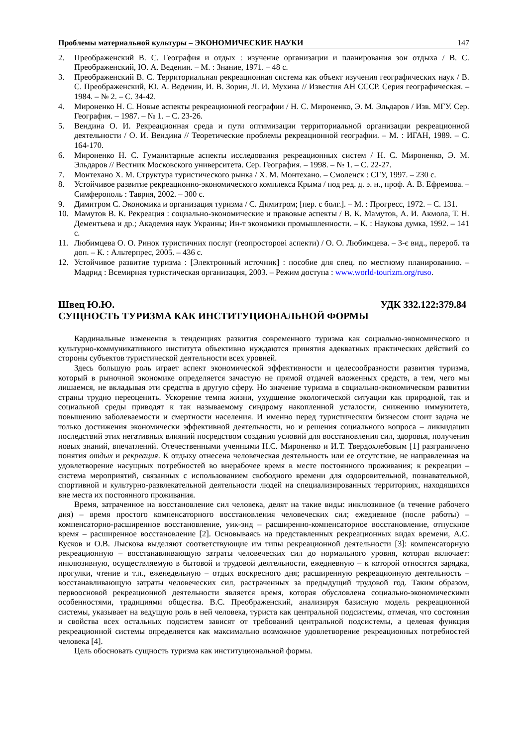Проблемы материальной культуры – ЭКОНОМИЧЕСКИЕ НАУКИ 147
2. Преображенский В. С. География и отдых : изучение организации и планирования зон отдыха / В. С. Преображенский, Ю. А. Веденин. – М. : Знание, 1971. – 48 с.
3. Преображенский В. С. Территориальная рекреационная система как объект изучения географических наук / В. С. Преображенский, Ю. А. Веденин, И. В. Зорин, Л. И. Мухина // Известия АН СССР. Серия географическая. – 1984. – № 2. – С. 34-42.
4. Мироненко Н. С. Новые аспекты рекреационной географии / Н. С. Мироненко, Э. М. Эльдаров / Изв. МГУ. Сер. География. – 1987. – № 1. – С. 23-26.
5. Вендина О. И. Рекреационная среда и пути оптимизации территориальной организации рекреационной деятельности / О. И. Вендина // Теоретические проблемы рекреационной географии. – М. : ИГАН, 1989. – С. 164-170.
6. Мироненко Н. С. Гуманитарные аспекты исследования рекреационных систем / Н. С. Мироненко, Э. М. Эльдаров // Вестник Московского университета. Сер. География. – 1998. – № 1. – С. 22-27.
7. Монтехано Х. М. Структура туристического рынка / Х. М. Монтехано. – Смоленск : СГУ, 1997. – 230 с.
8. Устойчивое развитие рекреационно-экономического комплекса Крыма / под ред. д. э. н., проф. А. В. Ефремова. – Симферополь : Таврия, 2002. – 300 с.
9. Димитром С. Экономика и организация туризма / С. Димитром; [пер. с болг.]. – М. : Прогресс, 1972. – С. 131.
10. Мамутов В. К. Рекреация : социально-экономические и правовые аспекты / В. К. Мамутов, А. И. Акмола, Т. Н. Дементьева и др.; Академия наук Украины; Ин-т экономики промышленности. – К. : Наукова думка, 1992. – 141 с.
11. Любимцева О. О. Ринок туристичних послуг (геопросторові аспекти) / О. О. Любимцева. – 3-є вид., перероб. та доп. – К. : Альтерпрес, 2005. – 436 с.
12. Устойчивое развитие туризма : [Электронный источник] : пособие для спец. по местному планированию. – Мадрид : Всемирная туристическая организация, 2003. – Режим доступа : www.world-tourizm.org/ruso.
Швец Ю.Ю. УДК 332.122:379.84
СУЩНОСТЬ ТУРИЗМА КАК ИНСТИТУЦИОНАЛЬНОЙ ФОРМЫ
Кардинальные изменения в тенденциях развития современного туризма как социально-экономического и культурно-коммуникативного института объективно нуждаются принятия адекватных практических действий со стороны субъектов туристической деятельности всех уровней.
Здесь большую роль играет аспект экономической эффективности и целесообразности развития туризма, который в рыночной экономике определяется зачастую не прямой отдачей вложенных средств, а тем, чего мы лишаемся, не вкладывая эти средства в другую сферу. Но значение туризма в социально-экономическом развитии страны трудно переоценить. Ускорение темпа жизни, ухудшение экологической ситуации как природной, так и социальной среды приводят к так называемому синдрому накопленной усталости, снижению иммунитета, повышению заболеваемости и смертности населения. И именно перед туристическим бизнесом стоит задача не только достижения экономически эффективной деятельности, но и решения социального вопроса – ликвидации последствий этих негативных влияний посредством создания условий для восстановления сил, здоровья, получения новых знаний, впечатлений. Отечественными ученными Н.С. Мироненко и И.Т. Твердохлебовым [1] разграничено понятия отдых и рекреация. К отдыху отнесена человеческая деятельность или ее отсутствие, не направленная на удовлетворение насущных потребностей во внерабочее время в месте постоянного проживания; к рекреации – система мероприятий, связанных с использованием свободного времени для оздоровительной, познавательной, спортивной и культурно-развлекательной деятельности людей на специализированных территориях, находящихся вне места их постоянного проживания.
Время, затраченное на восстановление сил человека, делят на такие виды: инклюзивное (в течение рабочего дня) – время простого компенсаторного восстановления человеческих сил; ежедневное (после работы) – компенсаторно-расширенное восстановление, уик-энд – расширенно-компенсаторное восстановление, отпускное время – расширенное восстановление [2]. Основываясь на представленных рекреационных видах времени, А.С. Кусков и О.В. Лыскова выделяют соответствующие им типы рекреационной деятельности [3]: компенсаторную рекреационную – восстанавливающую затраты человеческих сил до нормального уровня, которая включает: инклюзивную, осуществляемую в бытовой и трудовой деятельности, ежедневную – к которой относятся зарядка, прогулки, чтение и т.п., еженедельную – отдых воскресного дня; расширенную рекреационную деятельность – восстанавливающую затраты человеческих сил, растраченных за предыдущий трудовой год. Таким образом, первоосновой рекреационной деятельности является время, которая обусловлена социально-экономическими особенностями, традициями общества. В.С. Преображенский, анализируя базисную модель рекреационной системы, указывает на ведущую роль в ней человека, туриста как центральной подсистемы, отмечая, что состояния и свойства всех остальных подсистем зависят от требований центральной подсистемы, а целевая функция рекреационной системы определяется как максимально возможное удовлетворение рекреационных потребностей человека [4].
Цель обосновать сущность туризма как институциональной формы.